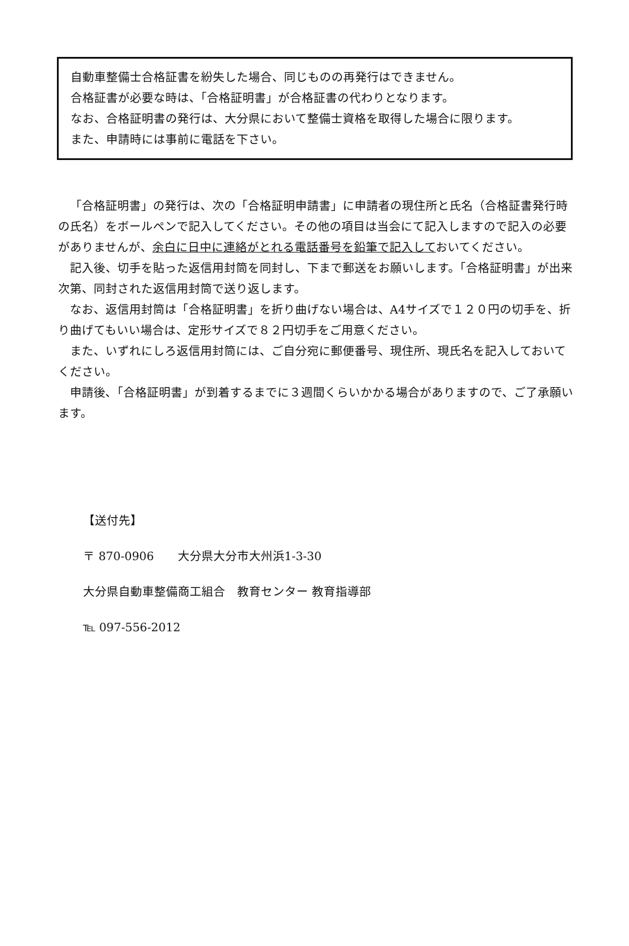自動車整備士合格証書を紛失した場合、同じものの再発行はできません。
合格証書が必要な時は、「合格証明書」が合格証書の代わりとなります。
なお、合格証明書の発行は、大分県において整備士資格を取得した場合に限ります。
また、申請時には事前に電話を下さい。
「合格証明書」の発行は、次の「合格証明申請書」に申請者の現住所と氏名（合格証書発行時の氏名）をボールペンで記入してください。その他の項目は当会にて記入しますので記入の必要がありませんが、余白に日中に連絡がとれる電話番号を鉛筆で記入しておいてください。
記入後、切手を貼った返信用封筒を同封し、下まで郵送をお願いします。「合格証明書」が出来次第、同封された返信用封筒で送り返します。
なお、返信用封筒は「合格証明書」を折り曲げない場合は、A4サイズで１２０円の切手を、折り曲げてもいい場合は、定形サイズで８２円切手をご用意ください。
また、いずれにしろ返信用封筒には、ご自分宛に郵便番号、現住所、現氏名を記入しておいてください。
申請後､「合格証明書」が到着するまでに３週間くらいかかる場合がありますので、ご了承願います。
【送付先】
〒 870-0906　　大分県大分市大州浜1-3-30
大分県自動車整備商工組合　教育センター 教育指導部
℡ 097-556-2012